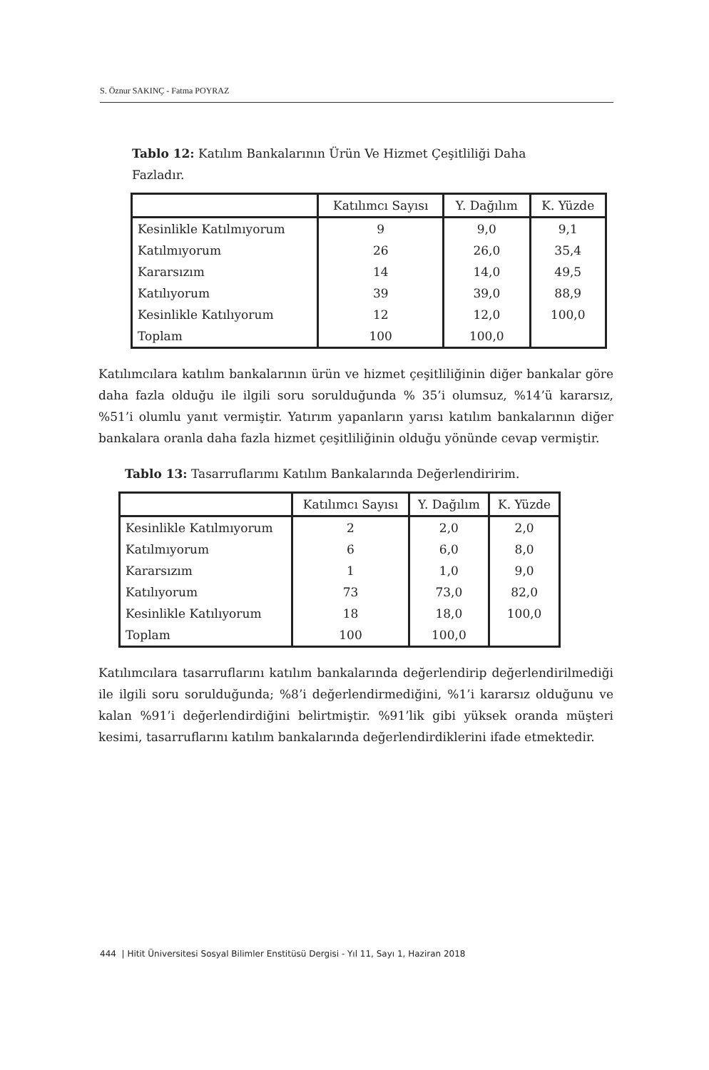S. Öznur SAKINÇ - Fatma POYRAZ
Tablo 12: Katılım Bankalarının Ürün Ve Hizmet Çeşitliliği Daha Fazladır.
| | Katılımcı Sayısı | Y. Dağılım | K. Yüzde |
| --- | --- | --- | --- |
| Kesinlikle Katılmıyorum | 9 | 9,0 | 9,1 |
| Katılmıyorum | 26 | 26,0 | 35,4 |
| Kararsızım | 14 | 14,0 | 49,5 |
| Katılıyorum | 39 | 39,0 | 88,9 |
| Kesinlikle Katılıyorum | 12 | 12,0 | 100,0 |
| Toplam | 100 | 100,0 | |
Katılımcılara katılım bankalarının ürün ve hizmet çeşitliliğinin diğer bankalar göre daha fazla olduğu ile ilgili soru sorulduğunda % 35’i olumsuz, %14’ü kararsız, %51’i olumlu yanıt vermiştir. Yatırım yapanların yarısı katılım bankalarının diğer bankalara oranla daha fazla hizmet çeşitliliğinin olduğu yönünde cevap vermiştir.
Tablo 13: Tasarruflarımı Katılım Bankalarında Değerlendiririm.
| | Katılımcı Sayısı | Y. Dağılım | K. Yüzde |
| --- | --- | --- | --- |
| Kesinlikle Katılmıyorum | 2 | 2,0 | 2,0 |
| Katılmıyorum | 6 | 6,0 | 8,0 |
| Kararsızım | 1 | 1,0 | 9,0 |
| Katılıyorum | 73 | 73,0 | 82,0 |
| Kesinlikle Katılıyorum | 18 | 18,0 | 100,0 |
| Toplam | 100 | 100,0 | |
Katılımcılara tasarruflarını katılım bankalarında değerlendirip değerlendirilmediği ile ilgili soru sorulduğunda; %8’i değerlendirmediğini, %1’i kararsız olduğunu ve kalan %91’i değerlendirdiğini belirtmiştir. %91’lik gibi yüksek oranda müşteri kesimi, tasarruflarını katılım bankalarında değerlendirdiklerini ifade etmektedir.
444 | Hitit Üniversitesi Sosyal Bilimler Enstitüsü Dergisi - Yıl 11, Sayı 1, Haziran 2018